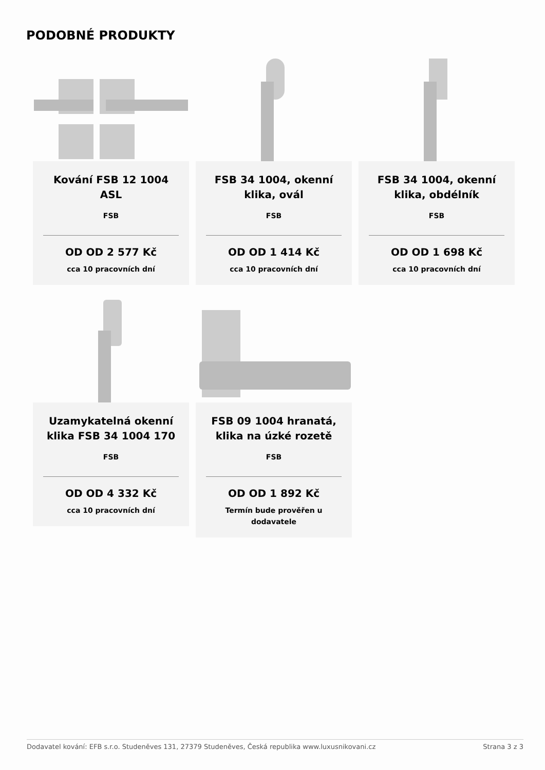PODOBNÉ PRODUKTY
Kování FSB 12 1004 ASL
FSB
OD OD 2 577 Kč
cca 10 pracovních dní
FSB 34 1004, okenní klika, ovál
FSB
OD OD 1 414 Kč
cca 10 pracovních dní
FSB 34 1004, okenní klika, obdélník
FSB
OD OD 1 698 Kč
cca 10 pracovních dní
Uzamykatelná okenní klika FSB 34 1004 170
FSB
OD OD 4 332 Kč
cca 10 pracovních dní
FSB 09 1004 hranatá, klika na úzké rozetě
FSB
OD OD 1 892 Kč
Termín bude prověřen u dodavatele
Dodavatel kování: EFB s.r.o. Studeněves 131, 27379 Studeněves, Česká republika www.luxusnikovani.cz Strana 3 z 3